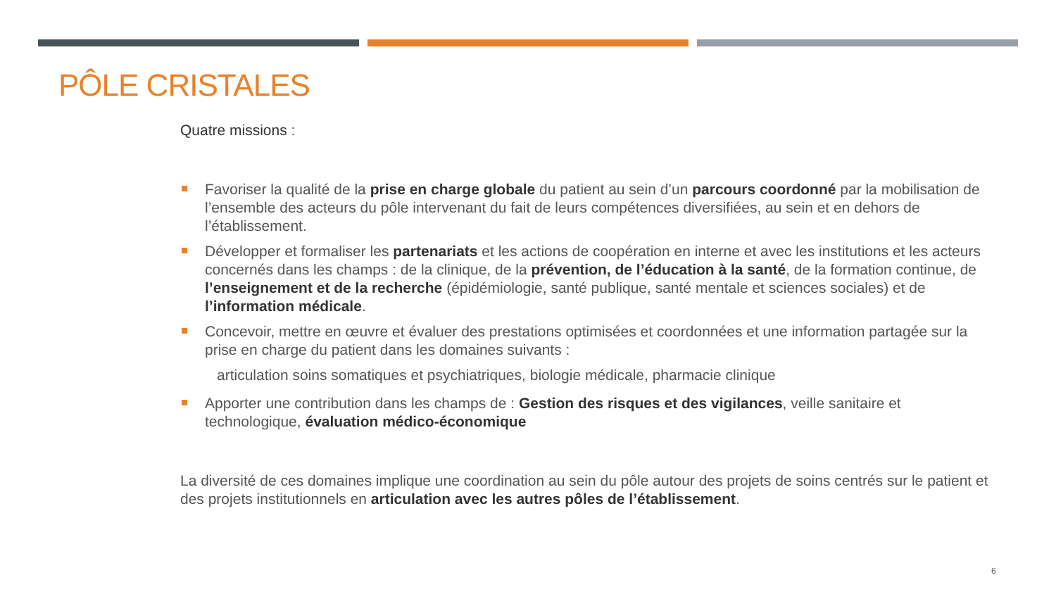PÔLE CRISTALES
Quatre missions :
Favoriser la qualité de la prise en charge globale du patient au sein d’un parcours coordonné par la mobilisation de l’ensemble des acteurs du pôle intervenant du fait de leurs compétences diversifiées, au sein et en dehors de l’établissement.
Développer et formaliser les partenariats et les actions de coopération en interne et avec les institutions et les acteurs concernés dans les champs : de la clinique, de la prévention, de l’éducation à la santé, de la formation continue, de l’enseignement et de la recherche (épidémiologie, santé publique, santé mentale et sciences sociales) et de l’information médicale.
Concevoir, mettre en œuvre et évaluer des prestations optimisées et coordonnées et une information partagée sur la prise en charge du patient dans les domaines suivants :
articulation soins somatiques et psychiatriques, biologie médicale, pharmacie clinique
Apporter une contribution dans les champs de : Gestion des risques et des vigilances, veille sanitaire et technologique, évaluation médico-économique
La diversité de ces domaines implique une coordination au sein du pôle autour des projets de soins centrés sur le patient et des projets institutionnels en articulation avec les autres pôles de l’établissement.
6